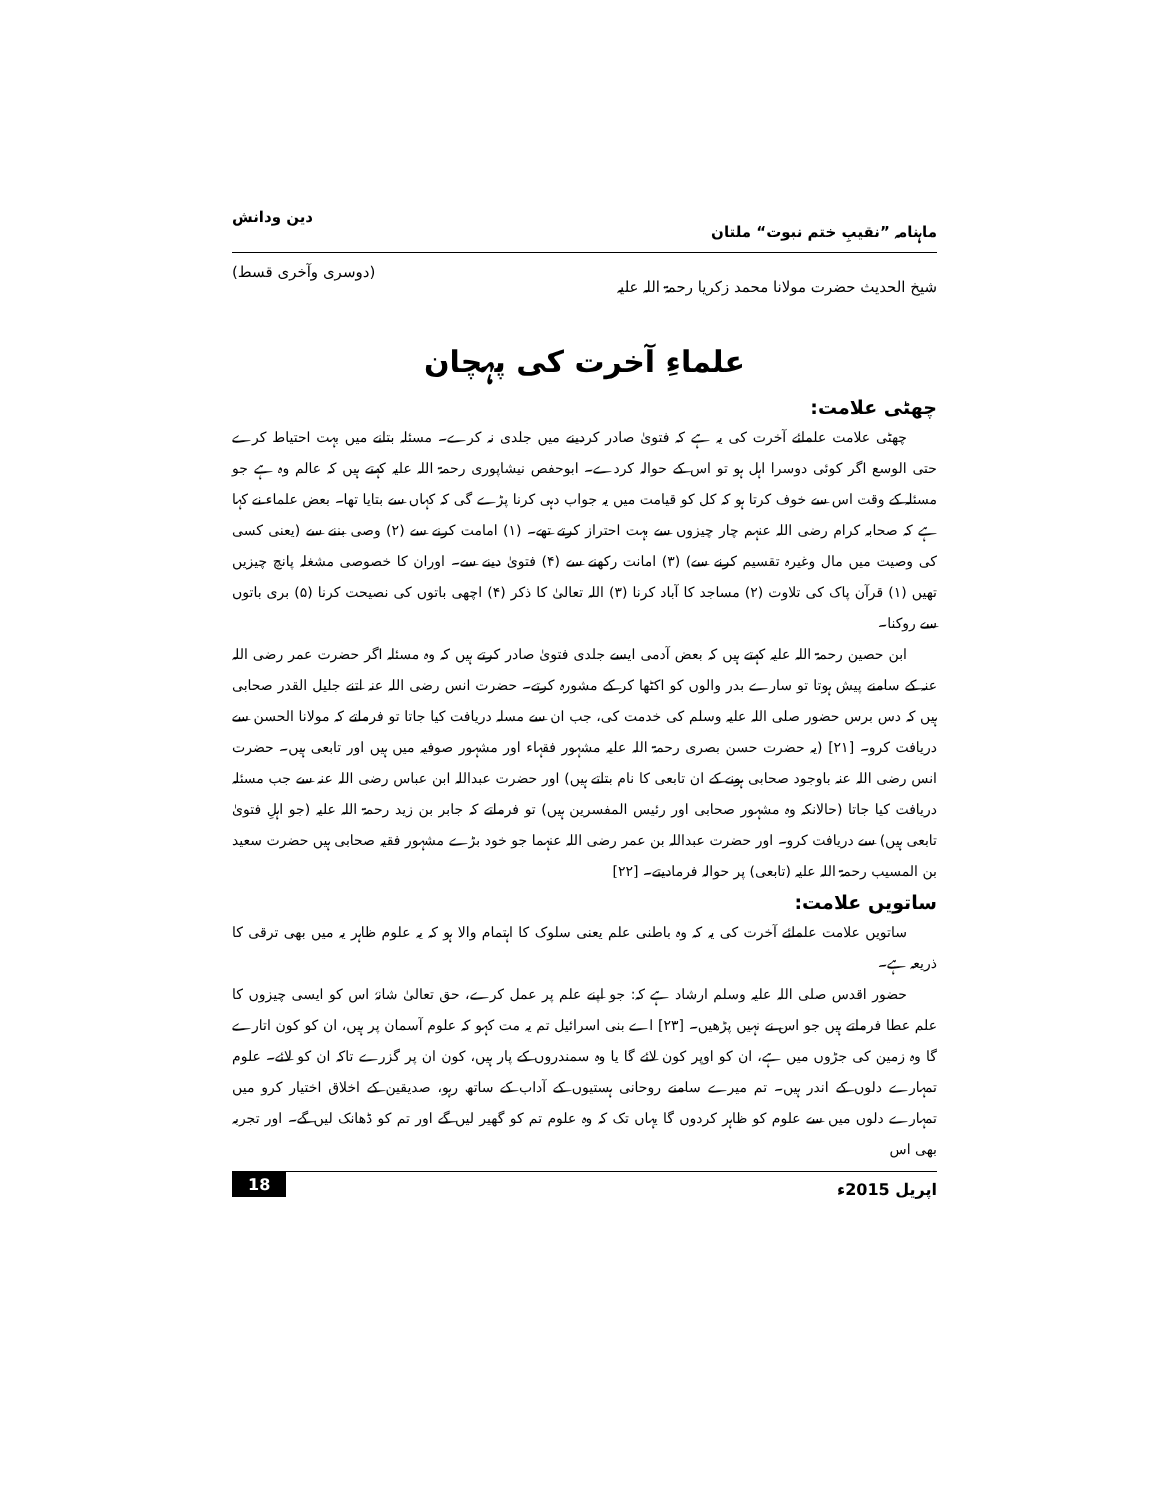ماہنامہ ”نقیبِ ختم نبوت“ ملتان دین ودانش
شیخ الحدیث حضرت مولانا محمد زکریا رحمۃ اللہ علیہ (دوسری وآخری قسط)
علماءِ آخرت کی پہچان
چھٹی علامت:
چھٹی علامت علمائے آخرت کی یہ ہے کہ فتویٰ صادر کردینے میں جلدی نہ کرے۔ مسئلہ بتانے میں بہت احتیاط کرے حتی الوسع اگر کوئی دوسرا اہل ہو تو اس کے حوالہ کردے۔ ابوحفص نیشاپوری رحمۃ اللہ علیہ کہتے ہیں کہ عالم وہ ہے جو مسئلہ کے وقت اس سے خوف کرتا ہو کہ کل کو قیامت میں یہ جواب دہی کرنا پڑے گی کہ کہاں سے بتایا تھا۔ بعض علماء نے کہا ہے کہ صحابہ کرام رضی اللہ عنہم چار چیزوں سے بہت احتراز کرتے تھے۔ (۱) امامت کرنے سے (۲) وصی بننے سے (یعنی کسی کی وصیت میں مال وغیرہ تقسیم کرنے سے) (۳) امانت رکھنے سے (۴) فتویٰ دینے سے۔ اوران کا خصوصی مشغلہ پانچ چیزیں تھیں (۱) قرآن پاک کی تلاوت (۲) مساجد کا آباد کرنا (۳) اللہ تعالیٰ کا ذکر (۴) اچھی باتوں کی نصیحت کرنا (۵) بری باتوں سے روکنا۔
ابن حصین رحمۃ اللہ علیہ کہتے ہیں کہ بعض آدمی ایسے جلدی فتویٰ صادر کرتے ہیں کہ وہ مسئلہ اگر حضرت عمر رضی اللہ عنہ کے سامنے پیش ہوتا تو سارے بدر والوں کو اکٹھا کر کے مشورہ کرتے۔ حضرت انس رضی اللہ عنہ اتنے جلیل القدر صحابی ہیں کہ دس برس حضور صلی اللہ علیہ وسلم کی خدمت کی، جب ان سے مسلہ دریافت کیا جاتا تو فرماتے کہ مولانا الحسن سے دریافت کرو۔ [۲۱] (یہ حضرت حسن بصری رحمۃ اللہ علیہ مشہور فقہاء اور مشہور صوفیہ میں ہیں اور تابعی ہیں۔ حضرت انس رضی اللہ عنہ باوجود صحابی ہونے کے ان تابعی کا نام بتاتے ہیں) اور حضرت عبداللہ ابن عباس رضی اللہ عنہ سے جب مسئلہ دریافت کیا جاتا (حالانکہ وہ مشہور صحابی اور رئیس المفسرین ہیں) تو فرماتے کہ جابر بن زید رحمۃ اللہ علیہ (جو اہلِ فتویٰ تابعی ہیں) سے دریافت کرو۔ اور حضرت عبداللہ بن عمر رضی اللہ عنہما جو خود بڑے مشہور فقیہ صحابی ہیں حضرت سعید بن المسیب رحمۃ اللہ علیہ (تابعی) پر حوالہ فرمادیتے۔ [۲۲]
ساتویں علامت:
ساتویں علامت علمائے آخرت کی یہ کہ وہ باطنی علم یعنی سلوک کا اہتمام والا ہو کہ یہ علوم ظاہر یہ میں بھی ترقی کا ذریعہ ہے۔
حضور اقدس صلی اللہ علیہ وسلم ارشاد ہے کہ: جو اپنے علم پر عمل کرے، حق تعالیٰ شانہٗ اس کو ایسی چیزوں کا علم عطا فرماتے ہیں جو اس نے نہیں پڑھیں۔ [۲۳] اے بنی اسرائیل تم یہ مت کہو کہ علوم آسمان پر ہیں، ان کو کون اتارے گا وہ زمین کی جڑوں میں ہے، ان کو اوپر کون لائے گا یا وہ سمندروں کے پار ہیں، کون ان پر گزرے تاکہ ان کو لائے۔ علوم تمہارے دلوں کے اندر ہیں۔ تم میرے سامنے روحانی ہستیوں کے آداب کے ساتھ رہو، صدیقین کے اخلاق اختیار کرو میں تمہارے دلوں میں سے علوم کو ظاہر کردوں گا یہاں تک کہ وہ علوم تم کو گھیر لیں گے اور تم کو ڈھانک لیں گے۔ اور تجربہ بھی اس
اپریل 2015ء 18